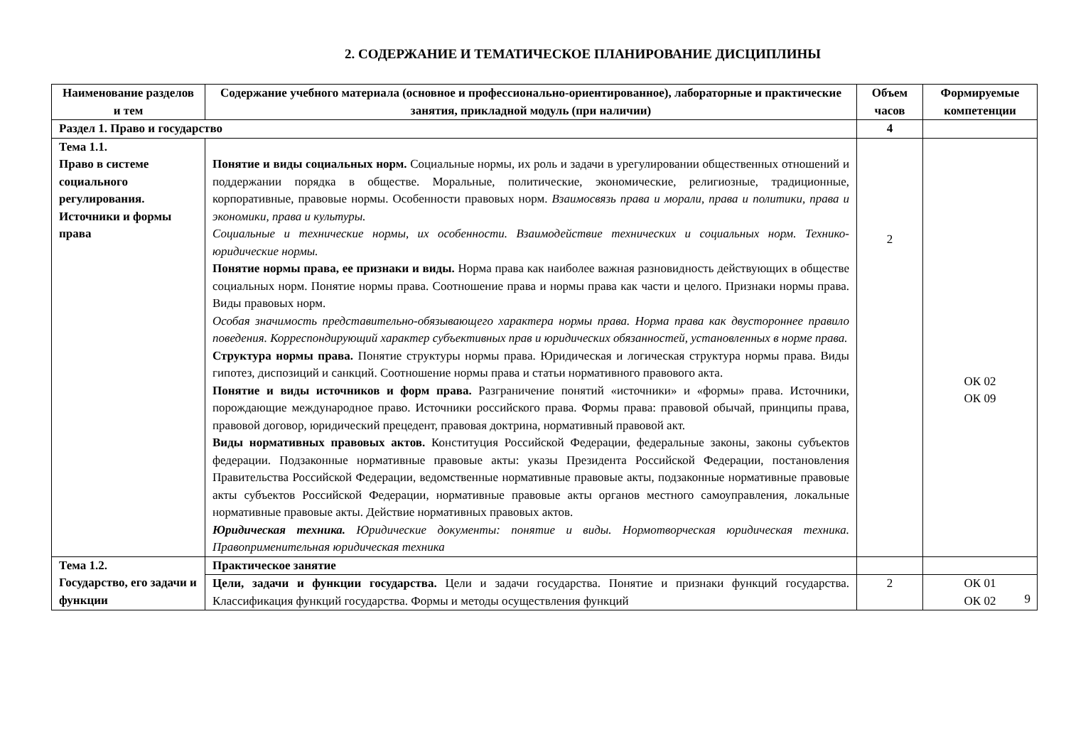2. СОДЕРЖАНИЕ И ТЕМАТИЧЕСКОЕ ПЛАНИРОВАНИЕ ДИСЦИПЛИНЫ
| Наименование разделов и тем | Содержание учебного материала (основное и профессионально-ориентированное), лабораторные и практические занятия, прикладной модуль (при наличии) | Объем часов | Формируемые компетенции |
| --- | --- | --- | --- |
| Раздел 1. Право и государство | | 4 | |
| Тема 1.1. Право в системе социального регулирования. Источники и формы права | Понятие и виды социальных норм. Социальные нормы, их роль и задачи в урегулировании общественных отношений и поддержании порядка в обществе. Моральные, политические, экономические, религиозные, традиционные, корпоративные, правовые нормы. Особенности правовых норм. Взаимосвязь права и морали, права и политики, права и экономики, права и культуры. Социальные и технические нормы, их особенности. Взаимодействие технических и социальных норм. Технико-юридические нормы. Понятие нормы права, ее признаки и виды. Норма права как наиболее важная разновидность действующих в обществе социальных норм. Понятие нормы права. Соотношение права и нормы права как части и целого. Признаки нормы права. Виды правовых норм. Особая значимость представительно-обязывающего характера нормы права. Норма права как двустороннее правило поведения. Корреспондирующий характер субъективных прав и юридических обязанностей, установленных в норме права. Структура нормы права. Понятие структуры нормы права. Юридическая и логическая структура нормы права. Виды гипотез, диспозиций и санкций. Соотношение нормы права и статьи нормативного правового акта. Понятие и виды источников и форм права. Разграничение понятий «источники» и «формы» права. Источники, порождающие международное право. Источники российского права. Формы права: правовой обычай, принципы права, правовой договор, юридический прецедент, правовая доктрина, нормативный правовой акт. Виды нормативных правовых актов. Конституция Российской Федерации, федеральные законы, законы субъектов федерации. Подзаконные нормативные правовые акты: указы Президента Российской Федерации, постановления Правительства Российской Федерации, ведомственные нормативные правовые акты, подзаконные нормативные правовые акты субъектов Российской Федерации, нормативные правовые акты органов местного самоуправления, локальные нормативные правовые акты. Действие нормативных правовых актов. Юридическая техника. Юридические документы: понятие и виды. Нормотворческая юридическая техника. Правоприменительная юридическая техника | 2 | ОК 02 ОК 09 |
| Тема 1.2. Государство, его задачи и функции | Практическое занятие | | |
| | Цели, задачи и функции государства. Цели и задачи государства. Понятие и признаки функций государства. Классификация функций государства. Формы и методы осуществления функций | 2 | ОК 01 ОК 02 |
9